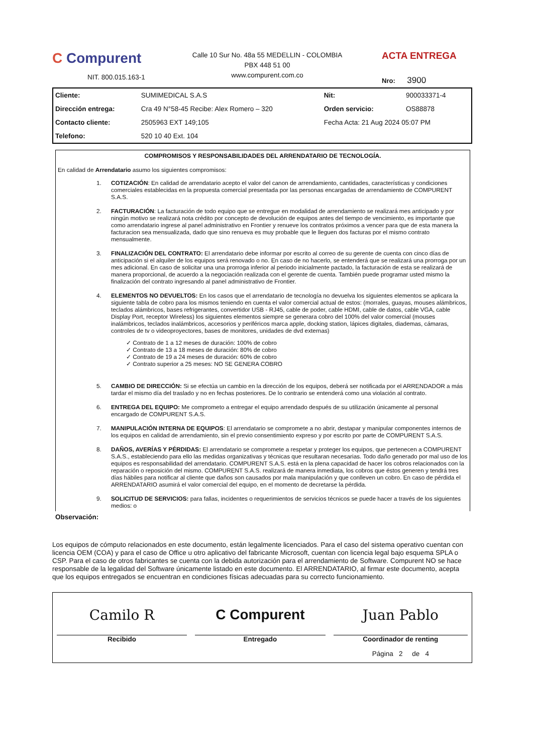C Compurent
NIT. 800.015.163-1
Calle 10 Sur No. 48a 55 MEDELLIN - COLOMBIA
PBX 448 51 00
www.compurent.com.co
ACTA ENTREGA
Nro: 3900
| Cliente: | SUMIMEDICAL S.A.S | Nit: | 900033371-4 |
| Dirección entrega: | Cra 49 N°58-45 Recibe: Alex Romero – 320 | Orden servicio: | OS88878 |
| Contacto cliente: | 2505963 EXT 149;105 | Fecha Acta: 21 Aug 2024 05:07 PM | |
| Telefono: | 520 10 40 Ext. 104 | | |
COMPROMISOS Y RESPONSABILIDADES DEL ARRENDATARIO DE TECNOLOGÍA.
En calidad de Arrendatario asumo los siguientes compromisos:
1. COTIZACIÓN: En calidad de arrendatario acepto el valor del canon de arrendamiento, cantidades, características y condiciones comerciales establecidas en la propuesta comercial presentada por las personas encargadas de arrendamiento de COMPURENT S.A.S.
2. FACTURACIÓN: La facturación de todo equipo que se entregue en modalidad de arrendamiento se realizará mes anticipado y por ningún motivo se realizará nota crédito por concepto de devolución de equipos antes del tiempo de vencimiento, es importante que como arrendatario ingrese al panel administrativo en Frontier y renueve los contratos próximos a vencer para que de esta manera la facturacion sea mensualizada, dado que sino renueva es muy probable que le lleguen dos facturas por el mismo contrato mensualmente.
3. FINALIZACIÓN DEL CONTRATO: El arrendatario debe informar por escrito al correo de su gerente de cuenta con cinco días de anticipación si el alquiler de los equipos será renovado o no. En caso de no hacerlo, se entenderá que se realizará una prorroga por un mes adicional. En caso de solicitar una una prorroga inferior al periodo inicialmente pactado, la facturación de esta se realizará de manera proporcional, de acuerdo a la negociación realizada con el gerente de cuenta. También puede programar usted mismo la finalización del contrato ingresando al panel administrativo de Frontier.
4. ELEMENTOS NO DEVUELTOS: En los casos que el arrendatario de tecnología no devuelva los siguientes elementos se aplicara la siguiente tabla de cobro para los mismos teniendo en cuenta el valor comercial actual de estos: (morrales, guayas, mouses alámbricos, teclados alámbricos, bases refrigerantes, convertidor USB - RJ45, cable de poder, cable HDMI, cable de datos, cable VGA, cable Display Port, receptor Wireless) los siguientes elementos siempre se generara cobro del 100% del valor comercial (mouses inalámbricos, teclados inalámbricos, accesorios y periféricos marca apple, docking station, lápices digitales, diademas, cámaras, controles de tv o videoproyectores, bases de monitores, unidades de dvd externas)
✓ Contrato de 1 a 12 meses de duración: 100% de cobro
✓ Contrato de 13 a 18 meses de duración: 80% de cobro
✓ Contrato de 19 a 24 meses de duración: 60% de cobro
✓ Contrato superior a 25 meses: NO SE GENERA COBRO
5. CAMBIO DE DIRECCIÓN: Si se efectúa un cambio en la dirección de los equipos, deberá ser notificada por el ARRENDADOR a más tardar el mismo día del traslado y no en fechas posteriores. De lo contrario se entenderá como una violación al contrato.
6. ENTREGA DEL EQUIPO: Me comprometo a entregar el equipo arrendado después de su utilización únicamente al personal encargado de COMPURENT S.A.S.
7. MANIPULACIÓN INTERNA DE EQUIPOS: El arrendatario se compromete a no abrir, destapar y manipular componentes internos de los equipos en calidad de arrendamiento, sin el previo consentimiento expreso y por escrito por parte de COMPURENT S.A.S.
8. DAÑOS, AVERÍAS Y PÉRDIDAS: El arrendatario se compromete a respetar y proteger los equipos, que pertenecen a COMPURENT S.A.S., estableciendo para ello las medidas organizativas y técnicas que resultaran necesarias. Todo daño generado por mal uso de los equipos es responsabilidad del arrendatario. COMPURENT S.A.S. está en la plena capacidad de hacer los cobros relacionados con la reparación o reposición del mismo. COMPURENT S.A.S. realizará de manera inmediata, los cobros que éstos generen y tendrá tres días hábiles para notificar al cliente que daños son causados por mala manipulación y que conlleven un cobro. En caso de pérdida el ARRENDATARIO asumirá el valor comercial del equipo, en el momento de decretarse la pérdida.
9. SOLICITUD DE SERVICIOS: para fallas, incidentes o requerimientos de servicios técnicos se puede hacer a través de los siguientes medios: o
Observación:
Los equipos de cómputo relacionados en este documento, están legalmente licenciados. Para el caso del sistema operativo cuentan con licencia OEM (COA) y para el caso de Office u otro aplicativo del fabricante Microsoft, cuentan con licencia legal bajo esquema SPLA o CSP. Para el caso de otros fabricantes se cuenta con la debida autorización para el arrendamiento de Software. Compurent NO se hace responsable de la legalidad del Software únicamente listado en este documento. El ARRENDATARIO, al firmar este documento, acepta que los equipos entregados se encuentran en condiciones físicas adecuadas para su correcto funcionamiento.
| Camilo R Recibido | C Compurent Entregado | Juan Pablo Coordinador de renting |
| | | Página 2 de 4 |